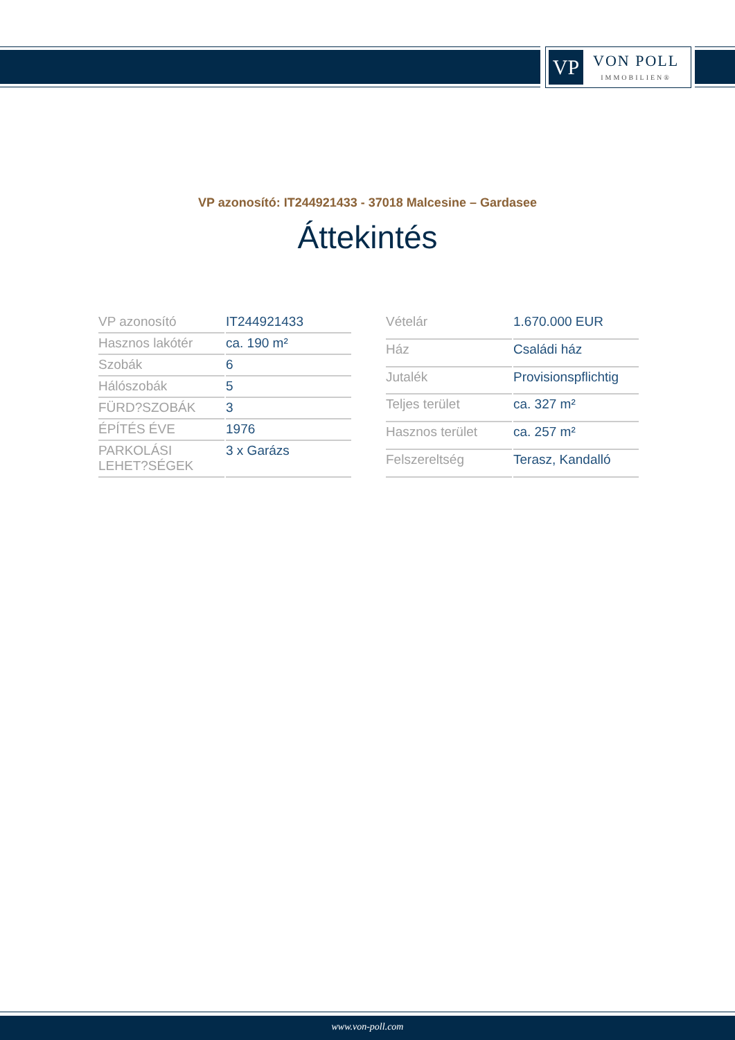VP
VON POLL
IMMOBILIEN®
VP azonosító: IT244921433 - 37018 Malcesine – Gardasee
Áttekintés
| VP azonosító | IT244921433 |
| Hasznos lakótér | ca. 190 m² |
| Szobák | 6 |
| Hálószobák | 5 |
| FÜRD?SZOBÁK | 3 |
| ÉPÍTÉS ÉVE | 1976 |
| PARKOLÁSI LEHET?SÉGEK | 3 x Garázs |
| Vételár | 1.670.000 EUR |
| Ház | Családi ház |
| Jutalék | Provisionspflichtig |
| Teljes terület | ca. 327 m² |
| Hasznos terület | ca. 257 m² |
| Felszereltség | Terasz, Kandalló |
www.von-poll.com